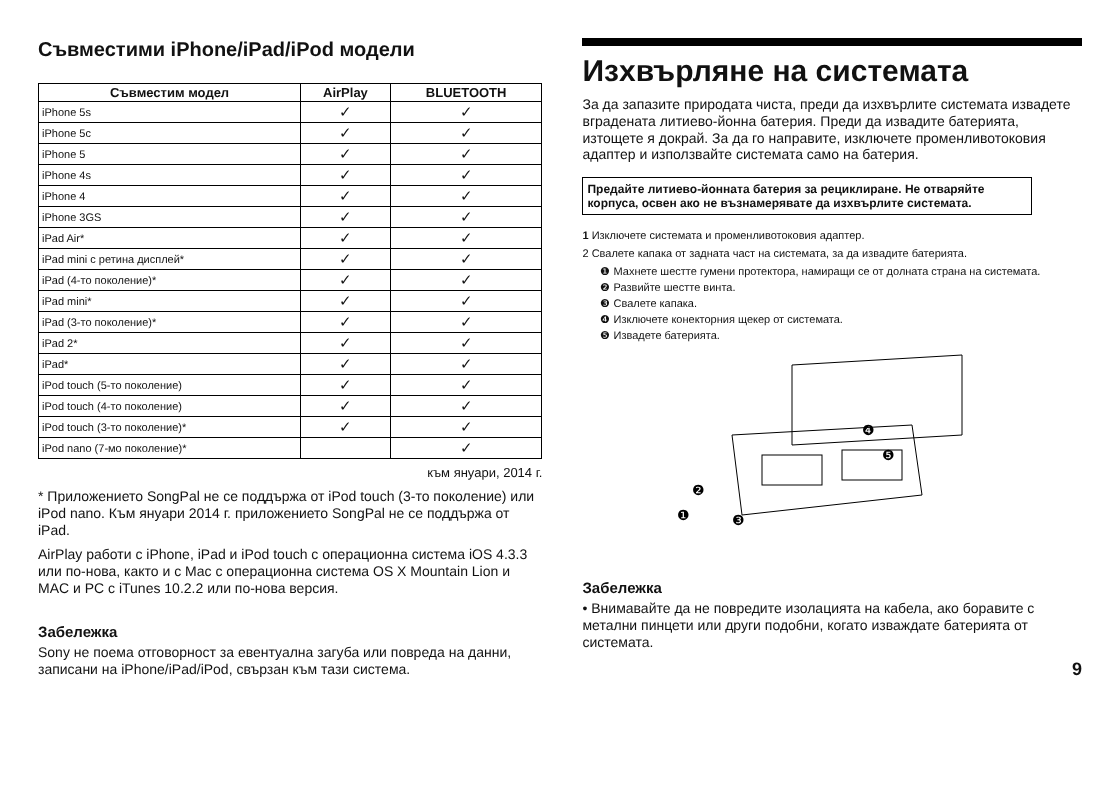Съвместими iPhone/iPad/iPod модели
| Съвместим модел | AirPlay | BLUETOOTH |
| --- | --- | --- |
| iPhone 5s | ✓ | ✓ |
| iPhone 5c | ✓ | ✓ |
| iPhone 5 | ✓ | ✓ |
| iPhone 4s | ✓ | ✓ |
| iPhone 4 | ✓ | ✓ |
| iPhone 3GS | ✓ | ✓ |
| iPad Air* | ✓ | ✓ |
| iPad mini с ретина дисплей* | ✓ | ✓ |
| iPad (4-то поколение)* | ✓ | ✓ |
| iPad mini* | ✓ | ✓ |
| iPad (3-то поколение)* | ✓ | ✓ |
| iPad 2* | ✓ | ✓ |
| iPad* | ✓ | ✓ |
| iPod touch (5-то поколение) | ✓ | ✓ |
| iPod touch (4-то поколение) | ✓ | ✓ |
| iPod touch (3-то поколение)* | ✓ | ✓ |
| iPod nano (7-мо поколение)* | | ✓ |
към януари, 2014 г.
* Приложението SongPal не се поддържа от iPod touch (3-то поколение) или iPod nano. Към януари 2014 г. приложението SongPal не се поддържа от iPad.
AirPlay работи с iPhone, iPad и iPod touch с операционна система iOS 4.3.3 или по-нова, както и с Mac с операционна система OS X Mountain Lion и MAC и PC с iTunes 10.2.2 или по-нова версия.
Забележка
Sony не поема отговорност за евентуална загуба или повреда на данни, записани на iPhone/iPad/iPod, свързан към тази система.
Изхвърляне на системата
За да запазите природата чиста, преди да изхвърлите системата извадете вградената литиево-йонна батерия. Преди да извадите батерията, изтощете я докрай. За да го направите, изключете променливотоковия адаптер и използвайте системата само на батерия.
Предайте литиево-йонната батерия за рециклиране. Не отваряйте корпуса, освен ако не възнамерявате да изхвърлите системата.
1 Изключете системата и променливотоковия адаптер.
2 Свалете капака от задната част на системата, за да извадите батерията.
❶ Махнете шестте гумени протектора, намиращи се от долната страна на системата.
❷ Развийте шестте винта.
❸ Свалете капака.
❹ Изключете конекторния щекер от системата.
❺ Извадете батерията.
❹
❺
❷
❸
❶
Забележка
• Внимавайте да не повредите изолацията на кабела, ако боравите с метални пинцети или други подобни, когато изваждате батерията от системата.
9